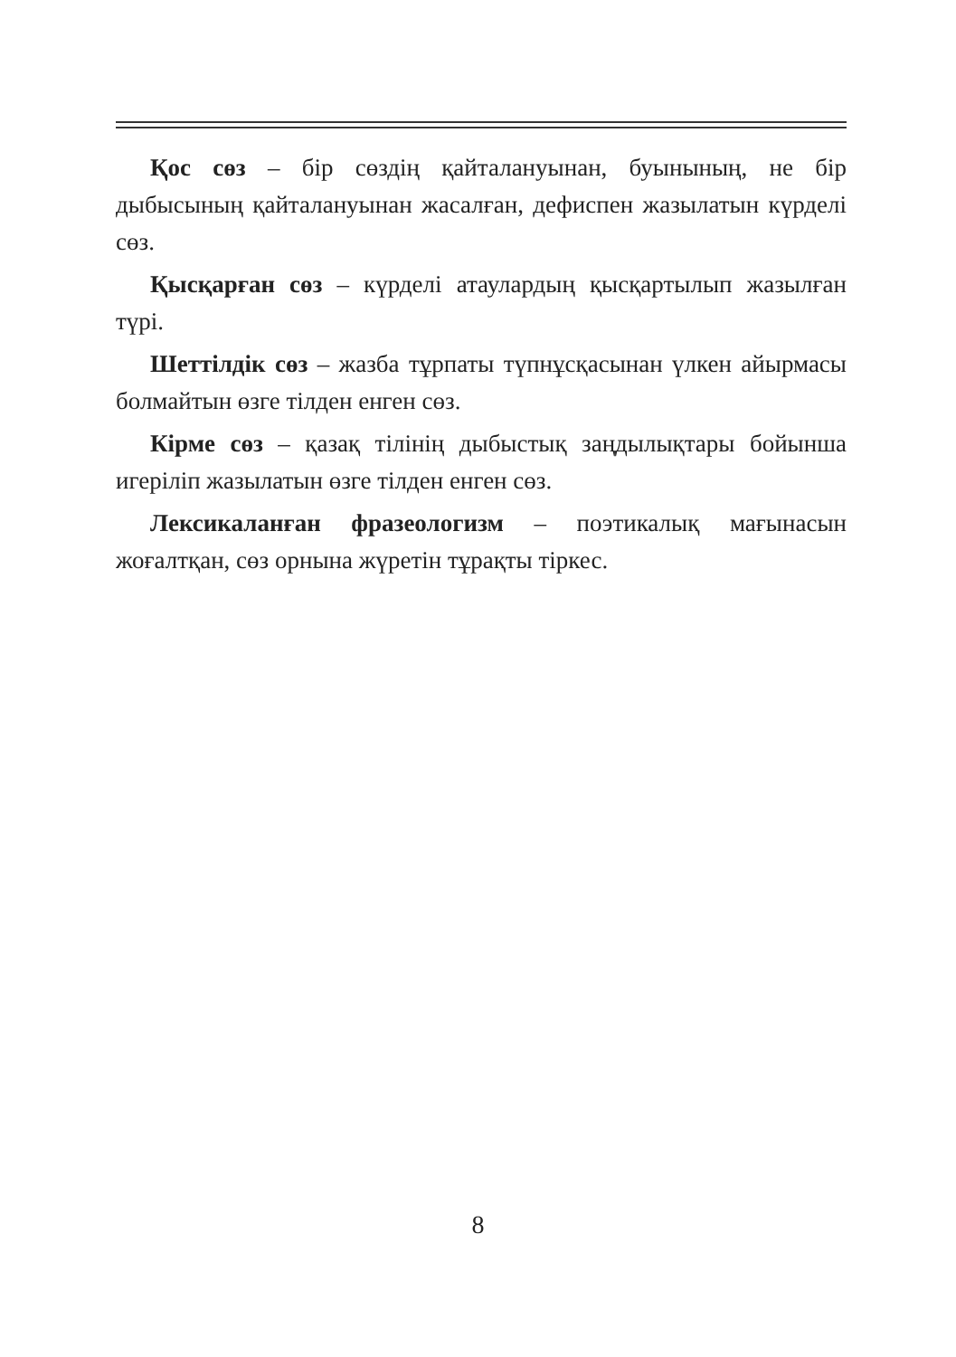Қос сөз – бір сөздің қайталануынан, буынының, не бір дыбысының қайталануынан жасалған, дефиспен жазылатын күрделі сөз.
Қысқарған сөз – күрделі атаулардың қысқартылып жазылған түрі.
Шеттілдік сөз – жазба тұрпаты түпнұсқасынан үлкен айырмасы болмайтын өзге тілден енген сөз.
Кірме сөз – қазақ тілінің дыбыстық заңдылықтары бойынша игеріліп жазылатын өзге тілден енген сөз.
Лексикаланған фразеологизм – поэтикалық мағынасын жоғалтқан, сөз орнына жүретін тұрақты тіркес.
8